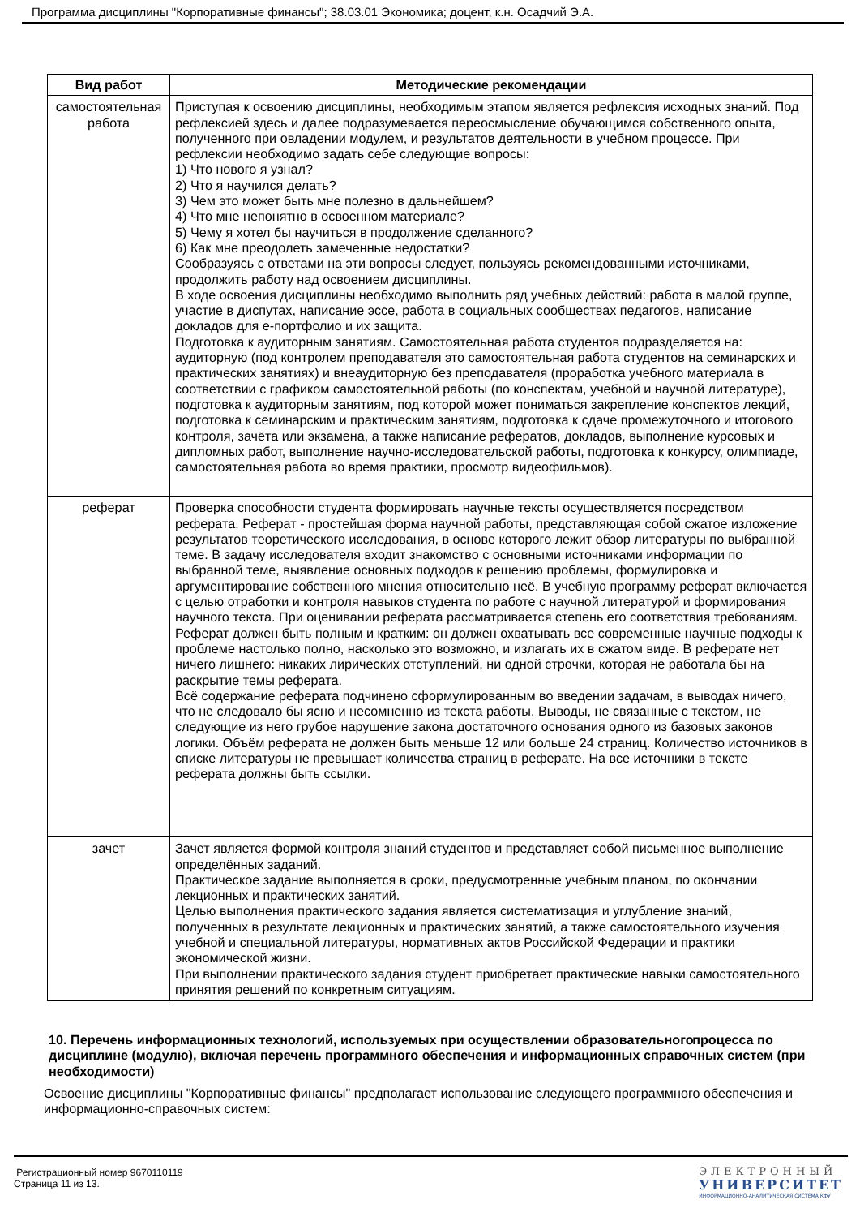Программа дисциплины "Корпоративные финансы"; 38.03.01 Экономика; доцент, к.н. Осадчий Э.А.
| Вид работ | Методические рекомендации |
| --- | --- |
| самостоятельная работа | Приступая к освоению дисциплины, необходимым этапом является рефлексия исходных знаний. Под рефлексией здесь и далее подразумевается переосмысление обучающимся собственного опыта, полученного при овладении модулем, и результатов деятельности в учебном процессе. При рефлексии необходимо задать себе следующие вопросы: 1) Что нового я узнал? 2) Что я научился делать? 3) Чем это может быть мне полезно в дальнейшем? 4) Что мне непонятно в освоенном материале? 5) Чему я хотел бы научиться в продолжение сделанного? 6) Как мне преодолеть замеченные недостатки? Сообразуясь с ответами на эти вопросы следует, пользуясь рекомендованными источниками, продолжить работу над освоением дисциплины. В ходе освоения дисциплины необходимо выполнить ряд учебных действий: работа в малой группе, участие в диспутах, написание эссе, работа в социальных сообществах педагогов, написание докладов для е-портфолио и их защита. Подготовка к аудиторным занятиям. Самостоятельная работа студентов подразделяется на: аудиторную (под контролем преподавателя это самостоятельная работа студентов на семинарских и практических занятиях) и внеаудиторную без преподавателя (проработка учебного материала в соответствии с графиком самостоятельной работы (по конспектам, учебной и научной литературе), подготовка к аудиторным занятиям, под которой может пониматься закрепление конспектов лекций, подготовка к семинарским и практическим занятиям, подготовка к сдаче промежуточного и итогового контроля, зачёта или экзамена, а также написание рефератов, докладов, выполнение курсовых и дипломных работ, выполнение научно-исследовательской работы, подготовка к конкурсу, олимпиаде, самостоятельная работа во время практики, просмотр видеофильмов). |
| реферат | Проверка способности студента формировать научные тексты осуществляется посредством реферата. Реферат - простейшая форма научной работы, представляющая собой сжатое изложение результатов теоретического исследования, в основе которого лежит обзор литературы по выбранной теме. В задачу исследователя входит знакомство с основными источниками информации по выбранной теме, выявление основных подходов к решению проблемы, формулировка и аргументирование собственного мнения относительно неё. В учебную программу реферат включается с целью отработки и контроля навыков студента по работе с научной литературой и формирования научного текста. При оценивании реферата рассматривается степень его соответствия требованиям. Реферат должен быть полным и кратким: он должен охватывать все современные научные подходы к проблеме настолько полно, насколько это возможно, и излагать их в сжатом виде. В реферате нет ничего лишнего: никаких лирических отступлений, ни одной строчки, которая не работала бы на раскрытие темы реферата. Всё содержание реферата подчинено сформулированным во введении задачам, в выводах ничего, что не следовало бы ясно и несомненно из текста работы. Выводы, не связанные с текстом, не следующие из него грубое нарушение закона достаточного основания одного из базовых законов логики. Объём реферата не должен быть меньше 12 или больше 24 страниц. Количество источников в списке литературы не превышает количества страниц в реферате. На все источники в тексте реферата должны быть ссылки. |
| зачет | Зачет является формой контроля знаний студентов и представляет собой письменное выполнение определённых заданий. Практическое задание выполняется в сроки, предусмотренные учебным планом, по окончании лекционных и практических занятий. Целью выполнения практического задания является систематизация и углубление знаний, полученных в результате лекционных и практических занятий, а также самостоятельного изучения учебной и специальной литературы, нормативных актов Российской Федерации и практики экономической жизни. При выполнении практического задания студент приобретает практические навыки самостоятельного принятия решений по конкретным ситуациям. |
10. Перечень информационных технологий, используемых при осуществлении образовательного процесса по дисциплине (модулю), включая перечень программного обеспечения и информационных справочных систем (при необходимости)
Освоение дисциплины "Корпоративные финансы" предполагает использование следующего программного обеспечения и информационно-справочных систем:
Регистрационный номер 9670110119
Страница 11 из 13.
ЭЛЕКТРОННЫЙ
УНИВЕРСИТЕТ
ИНФОРМАЦИОННО-АНАЛИТИЧЕСКАЯ СИСТЕМА КФУ